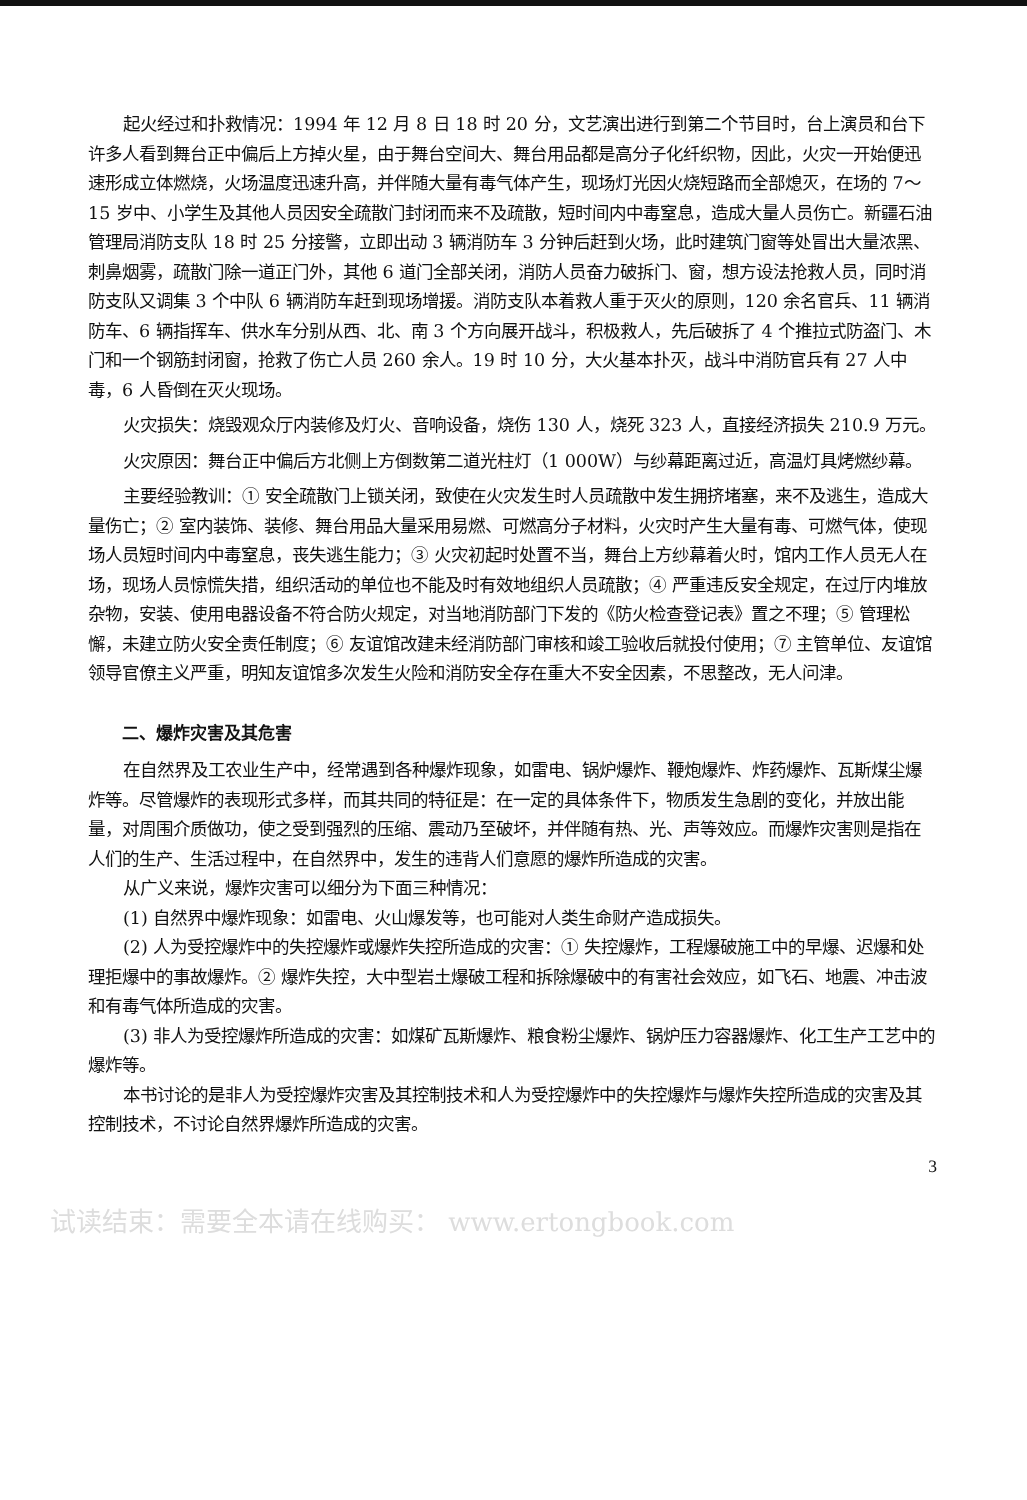起火经过和扑救情况：1994 年 12 月 8 日 18 时 20 分，文艺演出进行到第二个节目时，台上演员和台下许多人看到舞台正中偏后上方掉火星，由于舞台空间大、舞台用品都是高分子化纤织物，因此，火灾一开始便迅速形成立体燃烧，火场温度迅速升高，并伴随大量有毒气体产生，现场灯光因火烧短路而全部熄灭，在场的 7～15 岁中、小学生及其他人员因安全疏散门封闭而来不及疏散，短时间内中毒窒息，造成大量人员伤亡。新疆石油管理局消防支队 18 时 25 分接警，立即出动 3 辆消防车 3 分钟后赶到火场，此时建筑门窗等处冒出大量浓黑、刺鼻烟雾，疏散门除一道正门外，其他 6 道门全部关闭，消防人员奋力破拆门、窗，想方设法抢救人员，同时消防支队又调集 3 个中队 6 辆消防车赶到现场增援。消防支队本着救人重于灭火的原则，120 余名官兵、11 辆消防车、6 辆指挥车、供水车分别从西、北、南 3 个方向展开战斗，积极救人，先后破拆了 4 个推拉式防盗门、木门和一个钢筋封闭窗，抢救了伤亡人员 260 余人。19 时 10 分，大火基本扑灭，战斗中消防官兵有 27 人中毒，6 人昏倒在灭火现场。
火灾损失：烧毁观众厅内装修及灯火、音响设备，烧伤 130 人，烧死 323 人，直接经济损失 210.9 万元。
火灾原因：舞台正中偏后方北侧上方倒数第二道光柱灯（1 000W）与纱幕距离过近，高温灯具烤燃纱幕。
主要经验教训：① 安全疏散门上锁关闭，致使在火灾发生时人员疏散中发生拥挤堵塞，来不及逃生，造成大量伤亡；② 室内装饰、装修、舞台用品大量采用易燃、可燃高分子材料，火灾时产生大量有毒、可燃气体，使现场人员短时间内中毒窒息，丧失逃生能力；③ 火灾初起时处置不当，舞台上方纱幕着火时，馆内工作人员无人在场，现场人员惊慌失措，组织活动的单位也不能及时有效地组织人员疏散；④ 严重违反安全规定，在过厅内堆放杂物，安装、使用电器设备不符合防火规定，对当地消防部门下发的《防火检查登记表》置之不理；⑤ 管理松懈，未建立防火安全责任制度；⑥ 友谊馆改建未经消防部门审核和竣工验收后就投付使用；⑦ 主管单位、友谊馆领导官僚主义严重，明知友谊馆多次发生火险和消防安全存在重大不安全因素，不思整改，无人问津。
二、爆炸灾害及其危害
在自然界及工农业生产中，经常遇到各种爆炸现象，如雷电、锅炉爆炸、鞭炮爆炸、炸药爆炸、瓦斯煤尘爆炸等。尽管爆炸的表现形式多样，而其共同的特征是：在一定的具体条件下，物质发生急剧的变化，并放出能量，对周围介质做功，使之受到强烈的压缩、震动乃至破坏，并伴随有热、光、声等效应。而爆炸灾害则是指在人们的生产、生活过程中，在自然界中，发生的违背人们意愿的爆炸所造成的灾害。
从广义来说，爆炸灾害可以细分为下面三种情况：
(1) 自然界中爆炸现象：如雷电、火山爆发等，也可能对人类生命财产造成损失。
(2) 人为受控爆炸中的失控爆炸或爆炸失控所造成的灾害：① 失控爆炸，工程爆破施工中的早爆、迟爆和处理拒爆中的事故爆炸。② 爆炸失控，大中型岩土爆破工程和拆除爆破中的有害社会效应，如飞石、地震、冲击波和有毒气体所造成的灾害。
(3) 非人为受控爆炸所造成的灾害：如煤矿瓦斯爆炸、粮食粉尘爆炸、锅炉压力容器爆炸、化工生产工艺中的爆炸等。
本书讨论的是非人为受控爆炸灾害及其控制技术和人为受控爆炸中的失控爆炸与爆炸失控所造成的灾害及其控制技术，不讨论自然界爆炸所造成的灾害。
3
试读结束：需要全本请在线购买： www.ertongbook.com